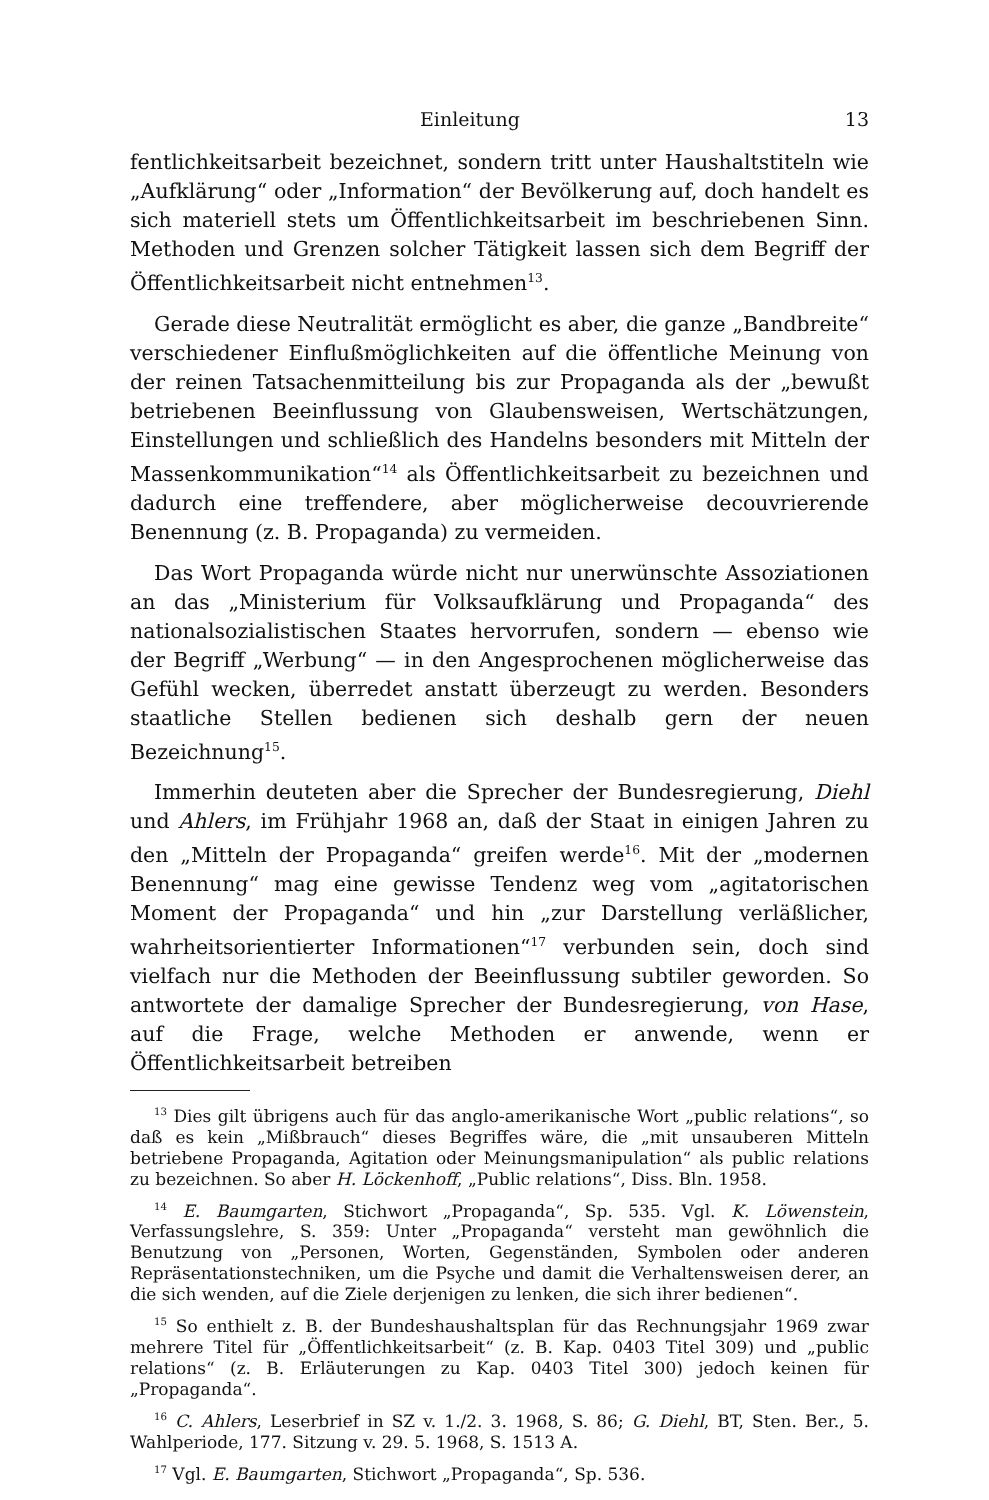Einleitung 13
fentlichkeitsarbeit bezeichnet, sondern tritt unter Haushaltstiteln wie „Aufklärung“ oder „Information“ der Bevölkerung auf, doch handelt es sich materiell stets um Öffentlichkeitsarbeit im beschriebenen Sinn. Methoden und Grenzen solcher Tätigkeit lassen sich dem Begriff der Öffentlichkeitsarbeit nicht entnehmen<sup>13</sup>.
Gerade diese Neutralität ermöglicht es aber, die ganze „Bandbreite“ verschiedener Einflußmöglichkeiten auf die öffentliche Meinung von der reinen Tatsachenmitteilung bis zur Propaganda als der „bewußt betriebenen Beeinflussung von Glaubensweisen, Wertschätzungen, Einstellungen und schließlich des Handelns besonders mit Mitteln der Massenkommunikation“<sup>14</sup> als Öffentlichkeitsarbeit zu bezeichnen und dadurch eine treffendere, aber möglicherweise decouvrierende Benennung (z. B. Propaganda) zu vermeiden.
Das Wort Propaganda würde nicht nur unerwünschte Assoziationen an das „Ministerium für Volksaufklärung und Propaganda“ des nationalsozialistischen Staates hervorrufen, sondern — ebenso wie der Begriff „Werbung“ — in den Angesprochenen möglicherweise das Gefühl wecken, überredet anstatt überzeugt zu werden. Besonders staatliche Stellen bedienen sich deshalb gern der neuen Bezeichnung<sup>15</sup>.
Immerhin deuteten aber die Sprecher der Bundesregierung, Diehl und Ahlers, im Frühjahr 1968 an, daß der Staat in einigen Jahren zu den „Mitteln der Propaganda“ greifen werde<sup>16</sup>. Mit der „modernen Benennung“ mag eine gewisse Tendenz weg vom „agitatorischen Moment der Propaganda“ und hin „zur Darstellung verläßlicher, wahrheitsorientierter Informationen“<sup>17</sup> verbunden sein, doch sind vielfach nur die Methoden der Beeinflussung subtiler geworden. So antwortete der damalige Sprecher der Bundesregierung, von Hase, auf die Frage, welche Methoden er anwende, wenn er Öffentlichkeitsarbeit betreiben
<sup>13</sup> Dies gilt übrigens auch für das anglo-amerikanische Wort „public relations“, so daß es kein „Mißbrauch“ dieses Begriffes wäre, die „mit unsauberen Mitteln betriebene Propaganda, Agitation oder Meinungsmanipulation“ als public relations zu bezeichnen. So aber H. Löckenhoff, „Public relations“, Diss. Bln. 1958.
<sup>14</sup> E. Baumgarten, Stichwort „Propaganda“, Sp. 535. Vgl. K. Löwenstein, Verfassungslehre, S. 359: Unter „Propaganda“ versteht man gewöhnlich die Benutzung von „Personen, Worten, Gegenständen, Symbolen oder anderen Repräsentationstechniken, um die Psyche und damit die Verhaltensweisen derer, an die sich wenden, auf die Ziele derjenigen zu lenken, die sich ihrer bedienen“.
<sup>15</sup> So enthielt z. B. der Bundeshaushaltsplan für das Rechnungsjahr 1969 zwar mehrere Titel für „Öffentlichkeitsarbeit“ (z. B. Kap. 0403 Titel 309) und „public relations“ (z. B. Erläuterungen zu Kap. 0403 Titel 300) jedoch keinen für „Propaganda“.
<sup>16</sup> C. Ahlers, Leserbrief in SZ v. 1./2. 3. 1968, S. 86; G. Diehl, BT, Sten. Ber., 5. Wahlperiode, 177. Sitzung v. 29. 5. 1968, S. 1513 A.
<sup>17</sup> Vgl. E. Baumgarten, Stichwort „Propaganda“, Sp. 536.